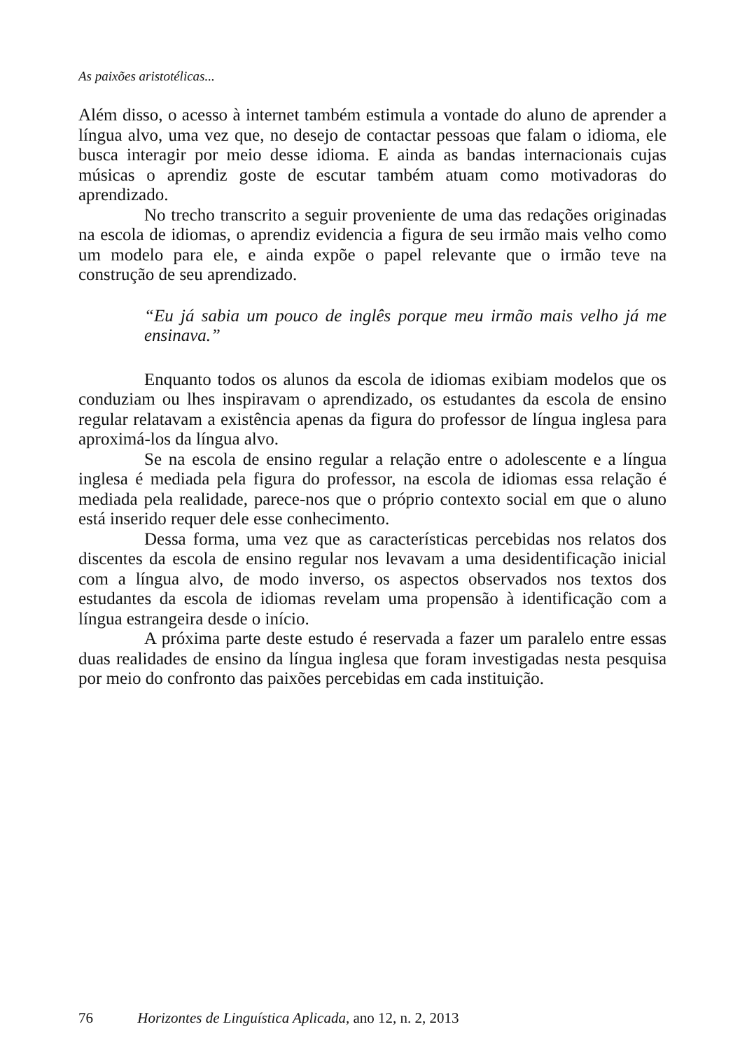As paixões aristotélicas...
Além disso, o acesso à internet também estimula a vontade do aluno de aprender a língua alvo, uma vez que, no desejo de contactar pessoas que falam o idioma, ele busca interagir por meio desse idioma. E ainda as bandas internacionais cujas músicas o aprendiz goste de escutar também atuam como motivadoras do aprendizado.
No trecho transcrito a seguir proveniente de uma das redações originadas na escola de idiomas, o aprendiz evidencia a figura de seu irmão mais velho como um modelo para ele, e ainda expõe o papel relevante que o irmão teve na construção de seu aprendizado.
“Eu já sabia um pouco de inglês porque meu irmão mais velho já me ensinava.”
Enquanto todos os alunos da escola de idiomas exibiam modelos que os conduziam ou lhes inspiravam o aprendizado, os estudantes da escola de ensino regular relatavam a existência apenas da figura do professor de língua inglesa para aproximá-los da língua alvo.
Se na escola de ensino regular a relação entre o adolescente e a língua inglesa é mediada pela figura do professor, na escola de idiomas essa relação é mediada pela realidade, parece-nos que o próprio contexto social em que o aluno está inserido requer dele esse conhecimento.
Dessa forma, uma vez que as características percebidas nos relatos dos discentes da escola de ensino regular nos levavam a uma desidentificação inicial com a língua alvo, de modo inverso, os aspectos observados nos textos dos estudantes da escola de idiomas revelam uma propensão à identificação com a língua estrangeira desde o início.
A próxima parte deste estudo é reservada a fazer um paralelo entre essas duas realidades de ensino da língua inglesa que foram investigadas nesta pesquisa por meio do confronto das paixões percebidas em cada instituição.
76 Horizontes de Linguística Aplicada, ano 12, n. 2, 2013